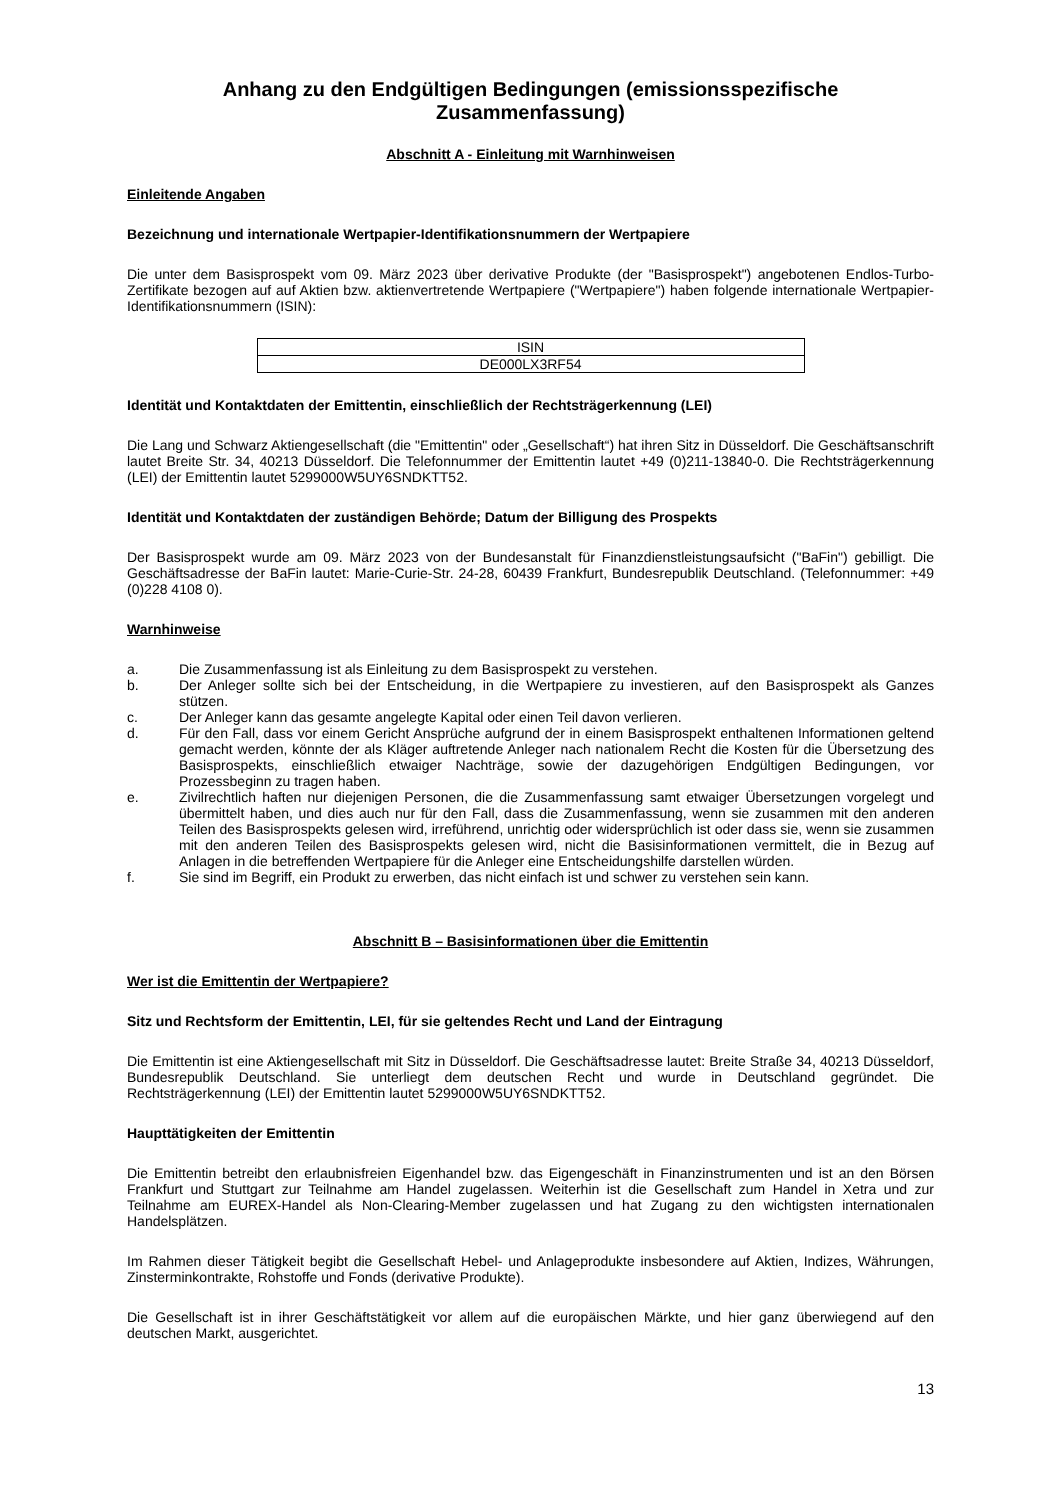Anhang zu den Endgültigen Bedingungen (emissionsspezifische Zusammenfassung)
Abschnitt A - Einleitung mit Warnhinweisen
Einleitende Angaben
Bezeichnung und internationale Wertpapier-Identifikationsnummern der Wertpapiere
Die unter dem Basisprospekt vom 09. März 2023 über derivative Produkte (der "Basisprospekt") angebotenen Endlos-Turbo-Zertifikate bezogen auf auf Aktien bzw. aktienvertretende Wertpapiere ("Wertpapiere") haben folgende internationale Wertpapier-Identifikationsnummern (ISIN):
| ISIN |
| DE000LX3RF54 |
Identität und Kontaktdaten der Emittentin, einschließlich der Rechtsträgerkennung (LEI)
Die Lang und Schwarz Aktiengesellschaft (die "Emittentin" oder „Gesellschaft“) hat ihren Sitz in Düsseldorf. Die Geschäftsanschrift lautet Breite Str. 34, 40213 Düsseldorf. Die Telefonnummer der Emittentin lautet +49 (0)211-13840-0. Die Rechtsträgerkennung (LEI) der Emittentin lautet 5299000W5UY6SNDKTT52.
Identität und Kontaktdaten der zuständigen Behörde; Datum der Billigung des Prospekts
Der Basisprospekt wurde am 09. März 2023 von der Bundesanstalt für Finanzdienstleistungsaufsicht ("BaFin") gebilligt. Die Geschäftsadresse der BaFin lautet: Marie-Curie-Str. 24-28, 60439 Frankfurt, Bundesrepublik Deutschland. (Telefonnummer: +49 (0)228 4108 0).
Warnhinweise
a. Die Zusammenfassung ist als Einleitung zu dem Basisprospekt zu verstehen.
b. Der Anleger sollte sich bei der Entscheidung, in die Wertpapiere zu investieren, auf den Basisprospekt als Ganzes stützen.
c. Der Anleger kann das gesamte angelegte Kapital oder einen Teil davon verlieren.
d. Für den Fall, dass vor einem Gericht Ansprüche aufgrund der in einem Basisprospekt enthaltenen Informationen geltend gemacht werden, könnte der als Kläger auftretende Anleger nach nationalem Recht die Kosten für die Übersetzung des Basisprospekts, einschließlich etwaiger Nachträge, sowie der dazugehörigen Endgültigen Bedingungen, vor Prozessbeginn zu tragen haben.
e. Zivilrechtlich haften nur diejenigen Personen, die die Zusammenfassung samt etwaiger Übersetzungen vorgelegt und übermittelt haben, und dies auch nur für den Fall, dass die Zusammenfassung, wenn sie zusammen mit den anderen Teilen des Basisprospekts gelesen wird, irreführend, unrichtig oder widersprüchlich ist oder dass sie, wenn sie zusammen mit den anderen Teilen des Basisprospekts gelesen wird, nicht die Basisinformationen vermittelt, die in Bezug auf Anlagen in die betreffenden Wertpapiere für die Anleger eine Entscheidungshilfe darstellen würden.
f. Sie sind im Begriff, ein Produkt zu erwerben, das nicht einfach ist und schwer zu verstehen sein kann.
Abschnitt B – Basisinformationen über die Emittentin
Wer ist die Emittentin der Wertpapiere?
Sitz und Rechtsform der Emittentin, LEI, für sie geltendes Recht und Land der Eintragung
Die Emittentin ist eine Aktiengesellschaft mit Sitz in Düsseldorf. Die Geschäftsadresse lautet: Breite Straße 34, 40213 Düsseldorf, Bundesrepublik Deutschland. Sie unterliegt dem deutschen Recht und wurde in Deutschland gegründet. Die Rechtsträgerkennung (LEI) der Emittentin lautet 5299000W5UY6SNDKTT52.
Haupttätigkeiten der Emittentin
Die Emittentin betreibt den erlaubnisfreien Eigenhandel bzw. das Eigengeschäft in Finanzinstrumenten und ist an den Börsen Frankfurt und Stuttgart zur Teilnahme am Handel zugelassen. Weiterhin ist die Gesellschaft zum Handel in Xetra und zur Teilnahme am EUREX-Handel als Non-Clearing-Member zugelassen und hat Zugang zu den wichtigsten internationalen Handelsplätzen.
Im Rahmen dieser Tätigkeit begibt die Gesellschaft Hebel- und Anlageprodukte insbesondere auf Aktien, Indizes, Währungen, Zinsterminkontrakte, Rohstoffe und Fonds (derivative Produkte).
Die Gesellschaft ist in ihrer Geschäftstätigkeit vor allem auf die europäischen Märkte, und hier ganz überwiegend auf den deutschen Markt, ausgerichtet.
13